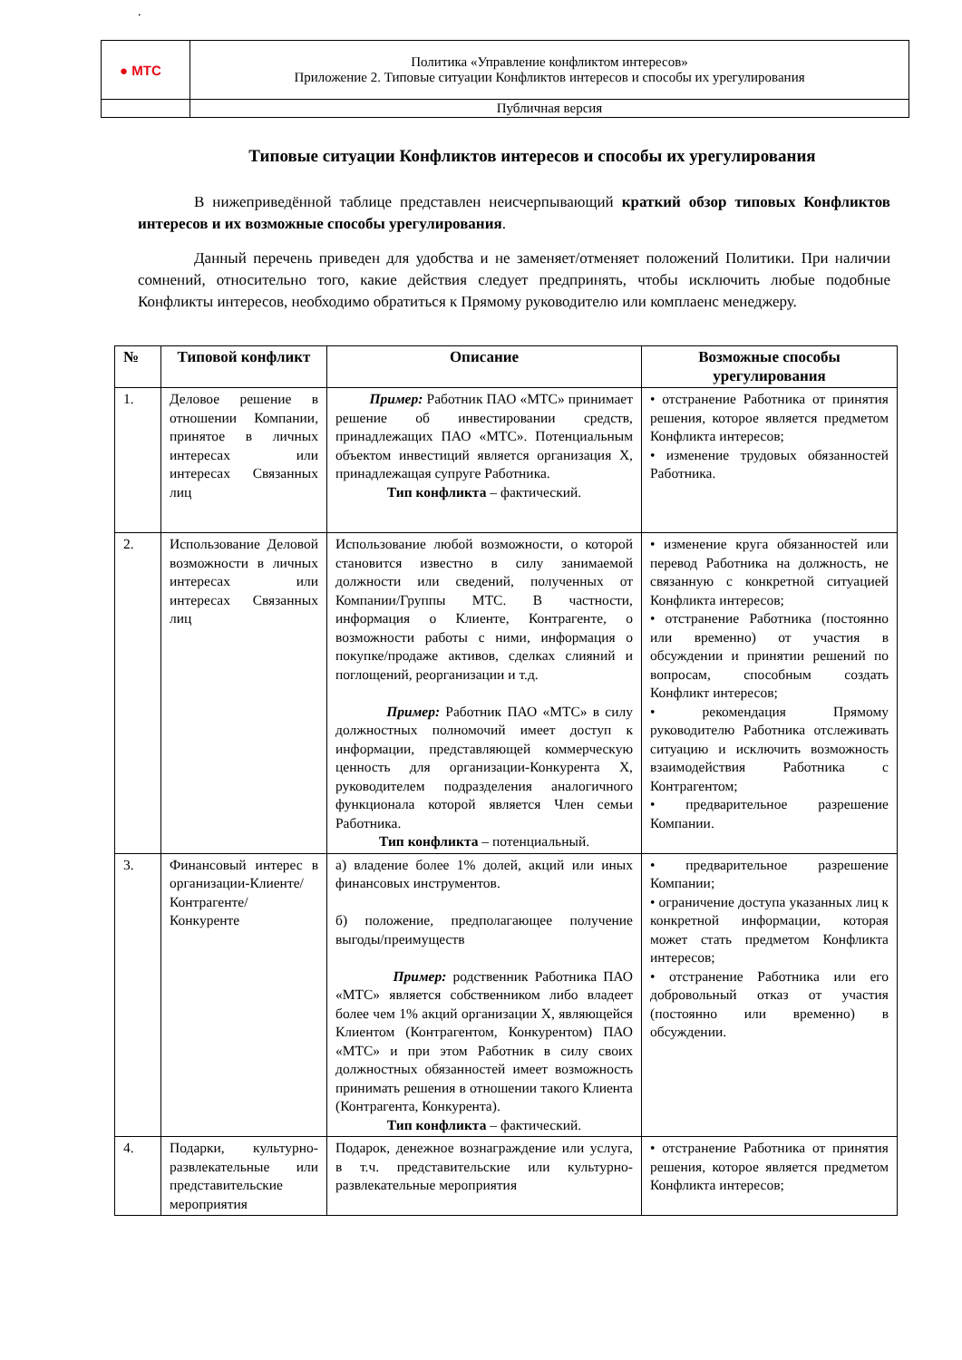.
| ● МТС | Политика «Управление конфликтом интересов» Приложение 2. Типовые ситуации Конфликтов интересов и способы их урегулирования |
| | Публичная версия |
Типовые ситуации Конфликтов интересов и способы их урегулирования
В нижеприведённой таблице представлен неисчерпывающий краткий обзор типовых Конфликтов интересов и их возможные способы урегулирования.
Данный перечень приведен для удобства и не заменяет/отменяет положений Политики. При наличии сомнений, относительно того, какие действия следует предпринять, чтобы исключить любые подобные Конфликты интересов, необходимо обратиться к Прямому руководителю или комплаенс менеджеру.
| № | Типовой конфликт | Описание | Возможные способы урегулирования |
| --- | --- | --- | --- |
| 1. | Деловое решение в отношении Компании, принятое в личных интересах или интересах Связанных лиц | Пример: Работник ПАО «МТС» принимает решение об инвестировании средств, принадлежащих ПАО «МТС». Потенциальным объектом инвестиций является организация X, принадлежащая супруге Работника. Тип конфликта – фактический. | • отстранение Работника от принятия решения, которое является предметом Конфликта интересов; • изменение трудовых обязанностей Работника. |
| 2. | Использование Деловой возможности в личных интересах или интересах Связанных лиц | Использование любой возможности, о которой становится известно в силу занимаемой должности или сведений, полученных от Компании/Группы МТС. В частности, информация о Клиенте, Контрагенте, о возможности работы с ними, информация о покупке/продаже активов, сделках слияний и поглощений, реорганизации и т.д. Пример: Работник ПАО «МТС» в силу должностных полномочий имеет доступ к информации, представляющей коммерческую ценность для организации-Конкурента X, руководителем подразделения аналогичного функционала которой является Член семьи Работника. Тип конфликта – потенциальный. | • изменение круга обязанностей или перевод Работника на должность, не связанную с конкретной ситуацией Конфликта интересов; • отстранение Работника (постоянно или временно) от участия в обсуждении и принятии решений по вопросам, способным создать Конфликт интересов; • рекомендация Прямому руководителю Работника отслеживать ситуацию и исключить возможность взаимодействия Работника с Контрагентом; • предварительное разрешение Компании. |
| 3. | Финансовый интерес в организации-Клиенте/ Контрагенте/ Конкуренте | а) владение более 1% долей, акций или иных финансовых инструментов. б) положение, предполагающее получение выгоды/преимуществ Пример: родственник Работника ПАО «МТС» является собственником либо владеет более чем 1% акций организации X, являющейся Клиентом (Контрагентом, Конкурентом) ПАО «МТС» и при этом Работник в силу своих должностных обязанностей имеет возможность принимать решения в отношении такого Клиента (Контрагента, Конкурента). Тип конфликта – фактический. | • предварительное разрешение Компании; • ограничение доступа указанных лиц к конкретной информации, которая может стать предметом Конфликта интересов; • отстранение Работника или его добровольный отказ от участия (постоянно или временно) в обсуждении. |
| 4. | Подарки, культурно-развлекательные или представительские мероприятия | Подарок, денежное вознаграждение или услуга, в т.ч. представительские или культурно-развлекательные мероприятия | • отстранение Работника от принятия решения, которое является предметом Конфликта интересов; |